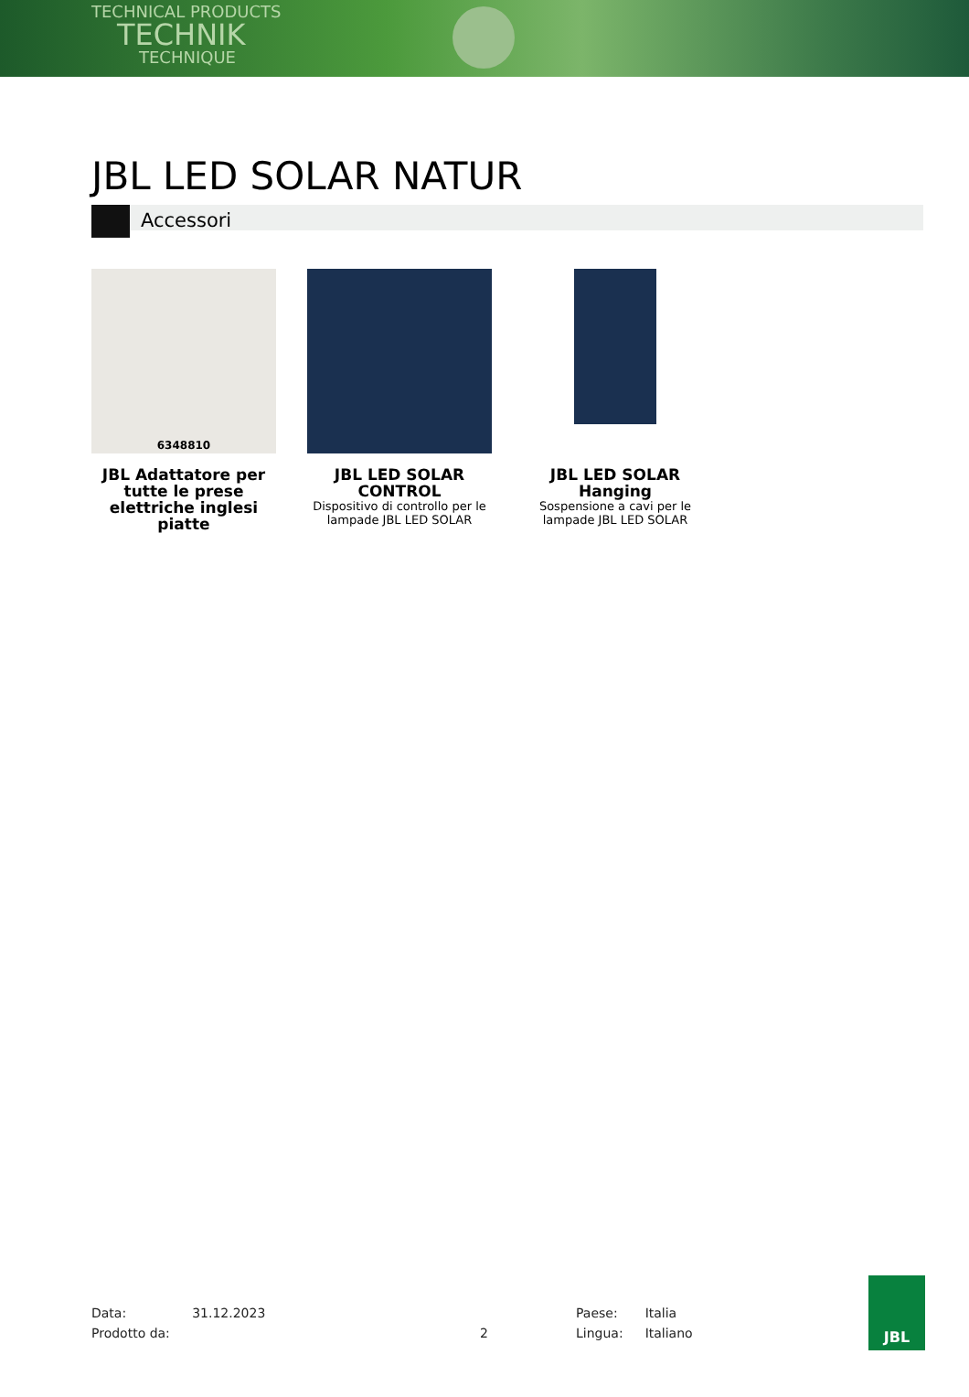TECHNICAL PRODUCTS
TECHNIK
TECHNIQUE
JBL LED SOLAR NATUR
Accessori
6348810
JBL Adattatore per tutte le prese elettriche inglesi piatte
JBL LED SOLAR CONTROL
Dispositivo di controllo per le lampade JBL LED SOLAR
JBL LED SOLAR Hanging
Sospensione a cavi per le lampade JBL LED SOLAR
Data: 31.12.2023
Prodotto da:
2
Paese: Italia
Lingua: Italiano
JBL